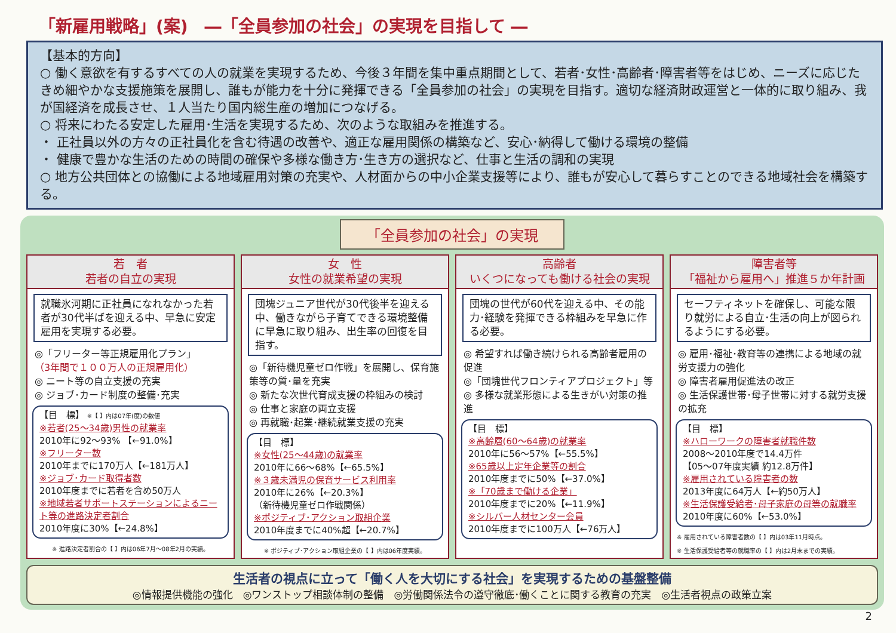「新雇用戦略」(案)　―「全員参加の社会」の実現を目指して ―
【基本的方向】
○ 働く意欲を有するすべての人の就業を実現するため、今後３年間を集中重点期間として、若者･女性･高齢者･障害者等をはじめ、ニーズに応じたきめ細やかな支援施策を展開し、誰もが能力を十分に発揮できる「全員参加の社会」の実現を目指す。適切な経済財政運営と一体的に取り組み、我が国経済を成長させ、１人当たり国内総生産の増加につなげる。
○ 将来にわたる安定した雇用･生活を実現するため、次のような取組みを推進する。
・ 正社員以外の方々の正社員化を含む待遇の改善や、適正な雇用関係の構築など、安心･納得して働ける環境の整備
・ 健康で豊かな生活のための時間の確保や多様な働き方･生き方の選択など、仕事と生活の調和の実現
○ 地方公共団体との協働による地域雇用対策の充実や、人材面からの中小企業支援等により、誰もが安心して暮らすことのできる地域社会を構築する。
「全員参加の社会」の実現
若　者
若者の自立の実現
就職氷河期に正社員になれなかった若者が30代半ばを迎える中、早急に安定雇用を実現する必要。
◎「フリーター等正規雇用化プラン」
（3年間で１００万人の正規雇用化）
◎ ニート等の自立支援の充実
◎ ジョブ･カード制度の整備･充実
【目　標】 ※【 】内は07年(度)の数値
※若者(25～34歳)男性の就業率
2010年に92～93% 【←91.0%】
※フリーター数
2010年までに170万人【←181万人】
※ジョブ･カード取得者数
2010年度までに若者を含め50万人
※地域若者サポートステーションによるニート等の進路決定者割合
2010年度に30%【←24.8%】
※ 進路決定者割合の【 】内は06年7月～08年2月の実績。
女　性
女性の就業希望の実現
団塊ジュニア世代が30代後半を迎える中、働きながら子育てできる環境整備に早急に取り組み、出生率の回復を目指す。
◎「新待機児童ゼロ作戦」を展開し、保育施策等の質･量を充実
◎ 新たな次世代育成支援の枠組みの検討
◎ 仕事と家庭の両立支援
◎ 再就職･起業･継続就業支援の充実
【目　標】
※女性(25～44歳)の就業率
2010年に66～68%【←65.5%】
※３歳未満児の保育サービス利用率
2010年に26%【←20.3%】
（新待機児童ゼロ作戦関係）
※ポジティブ･アクション取組企業
2010年度までに40%超【←20.7%】
※ ポジティブ･アクション取組企業の【 】内は06年度実績。
高齢者
いくつになっても働ける社会の実現
団塊の世代が60代を迎える中、その能力･経験を発揮できる枠組みを早急に作る必要。
◎ 希望すれば働き続けられる高齢者雇用の促進
◎「団塊世代フロンティアプロジェクト」等
◎ 多様な就業形態による生きがい対策の推進
【目　標】
※高齢層(60～64歳)の就業率
2010年に56～57%【←55.5%】
※65歳以上定年企業等の割合
2010年度までに50%【←37.0%】
※「70歳まで働ける企業」
2010年度までに20%【←11.9%】
※シルバー人材センター会員
2010年度までに100万人【←76万人】
障害者等
「福祉から雇用へ」推進５か年計画
セーフティネットを確保し、可能な限り就労による自立･生活の向上が図られるようにする必要。
◎ 雇用･福祉･教育等の連携による地域の就労支援力の強化
◎ 障害者雇用促進法の改正
◎ 生活保護世帯･母子世帯に対する就労支援の拡充
【目　標】
※ハローワークの障害者就職件数
2008～2010年度で14.4万件
【05～07年度実績 約12.8万件】
※雇用されている障害者の数
2013年度に64万人【←約50万人】
※生活保護受給者･母子家庭の母等の就職率
2010年度に60%【←53.0%】
※ 雇用されている障害者数の【 】内は03年11月時点。
※ 生活保護受給者等の就職率の【 】内は2月末までの実績。
生活者の視点に立って「働く人を大切にする社会」を実現するための基盤整備
◎情報提供機能の強化　◎ワンストップ相談体制の整備　◎労働関係法令の遵守徹底･働くことに関する教育の充実　◎生活者視点の政策立案
2